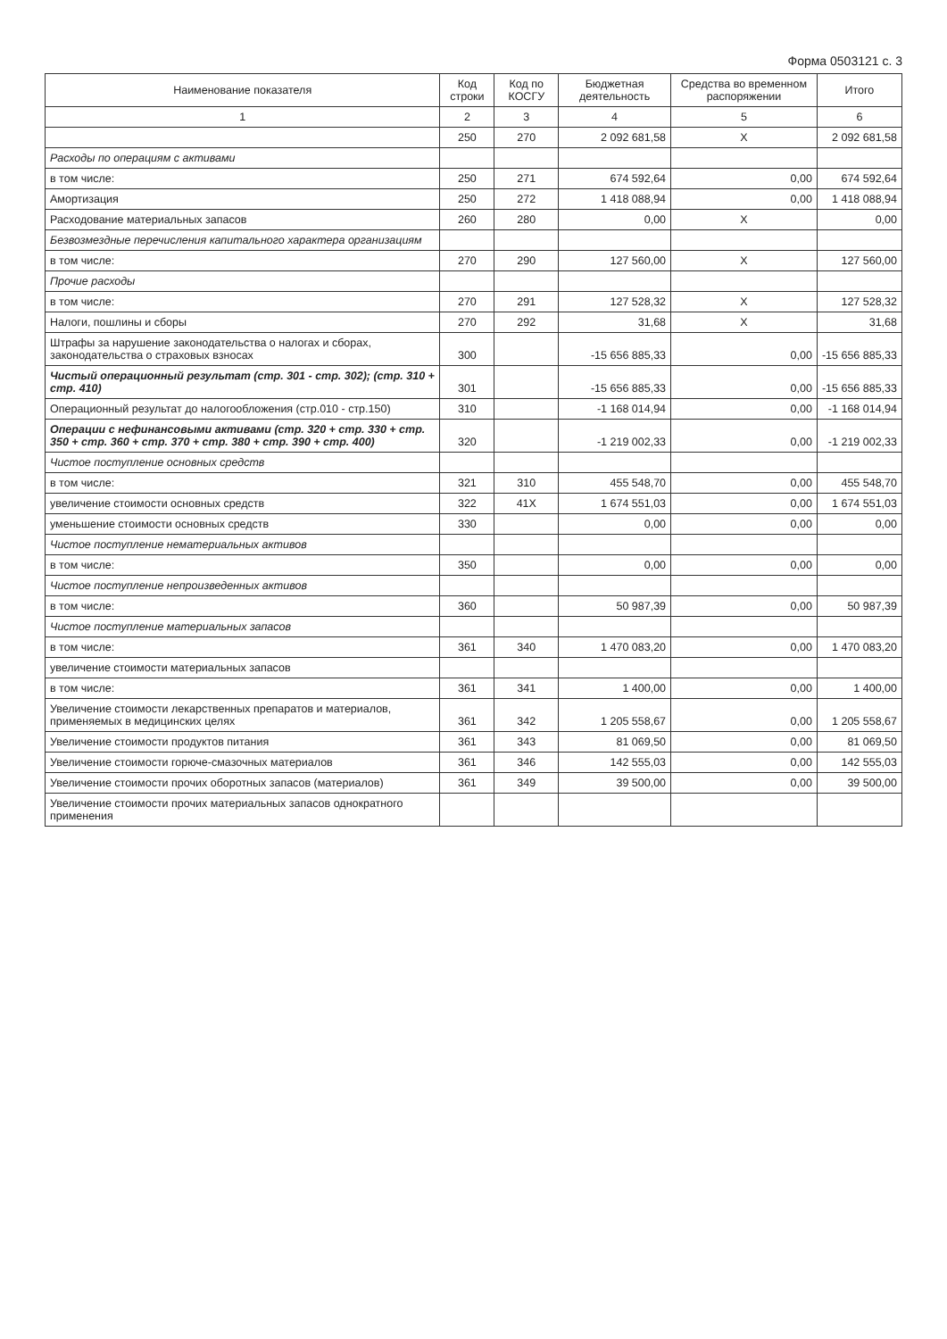Форма 0503121 с. 3
| Наименование показателя | Код строки | Код по КОСГУ | Бюджетная деятельность | Средства во временном распоряжении | Итого |
| --- | --- | --- | --- | --- | --- |
| 1 | 2 | 3 | 4 | 5 | 6 |
| | 250 | 270 | 2 092 681,58 | X | 2 092 681,58 |
| Расходы по операциям с активами | | | | | |
| в том числе: | 250 | 271 | 674 592,64 | 0,00 | 674 592,64 |
| Амортизация | 250 | 272 | 1 418 088,94 | 0,00 | 1 418 088,94 |
| Расходование материальных запасов | 260 | 280 | 0,00 | X | 0,00 |
| Безвозмездные перечисления капитального характера организациям | | | | | |
| в том числе: | 270 | 290 | 127 560,00 | X | 127 560,00 |
| Прочие расходы | | | | | |
| в том числе: | 270 | 291 | 127 528,32 | X | 127 528,32 |
| Налоги, пошлины и сборы | 270 | 292 | 31,68 | X | 31,68 |
| Штрафы за нарушение законодательства о налогах и сборах, законодательства о страховых взносах | 300 | | -15 656 885,33 | 0,00 | -15 656 885,33 |
| Чистый операционный результат (стр. 301 - стр. 302); (стр. 310 + стр. 410) | 301 | | -15 656 885,33 | 0,00 | -15 656 885,33 |
| Операционный результат до налогообложения (стр.010 - стр.150) | 310 | | -1 168 014,94 | 0,00 | -1 168 014,94 |
| Операции с нефинансовыми активами (стр. 320 + стр. 330 + стр. 350 + стр. 360 + стр. 370 + стр. 380 + стр. 390 + стр. 400) | 320 | | -1 219 002,33 | 0,00 | -1 219 002,33 |
| Чистое поступление основных средств | | | | | |
| в том числе: | 321 | 310 | 455 548,70 | 0,00 | 455 548,70 |
| увеличение стоимости основных средств | 322 | 41X | 1 674 551,03 | 0,00 | 1 674 551,03 |
| уменьшение стоимости основных средств | 330 | | 0,00 | 0,00 | 0,00 |
| Чистое поступление нематериальных активов | | | | | |
| в том числе: | 350 | | 0,00 | 0,00 | 0,00 |
| Чистое поступление непроизведенных активов | | | | | |
| в том числе: | 360 | | 50 987,39 | 0,00 | 50 987,39 |
| Чистое поступление материальных запасов | | | | | |
| в том числе: | 361 | 340 | 1 470 083,20 | 0,00 | 1 470 083,20 |
| увеличение стоимости материальных запасов | | | | | |
| в том числе: | 361 | 341 | 1 400,00 | 0,00 | 1 400,00 |
| Увеличение стоимости лекарственных препаратов и материалов, применяемых в медицинских целях | 361 | 342 | 1 205 558,67 | 0,00 | 1 205 558,67 |
| Увеличение стоимости продуктов питания | 361 | 343 | 81 069,50 | 0,00 | 81 069,50 |
| Увеличение стоимости горюче-смазочных материалов | 361 | 346 | 142 555,03 | 0,00 | 142 555,03 |
| Увеличение стоимости прочих оборотных запасов (материалов) | 361 | 349 | 39 500,00 | 0,00 | 39 500,00 |
| Увеличение стоимости прочих материальных запасов однократного применения | | | | | |